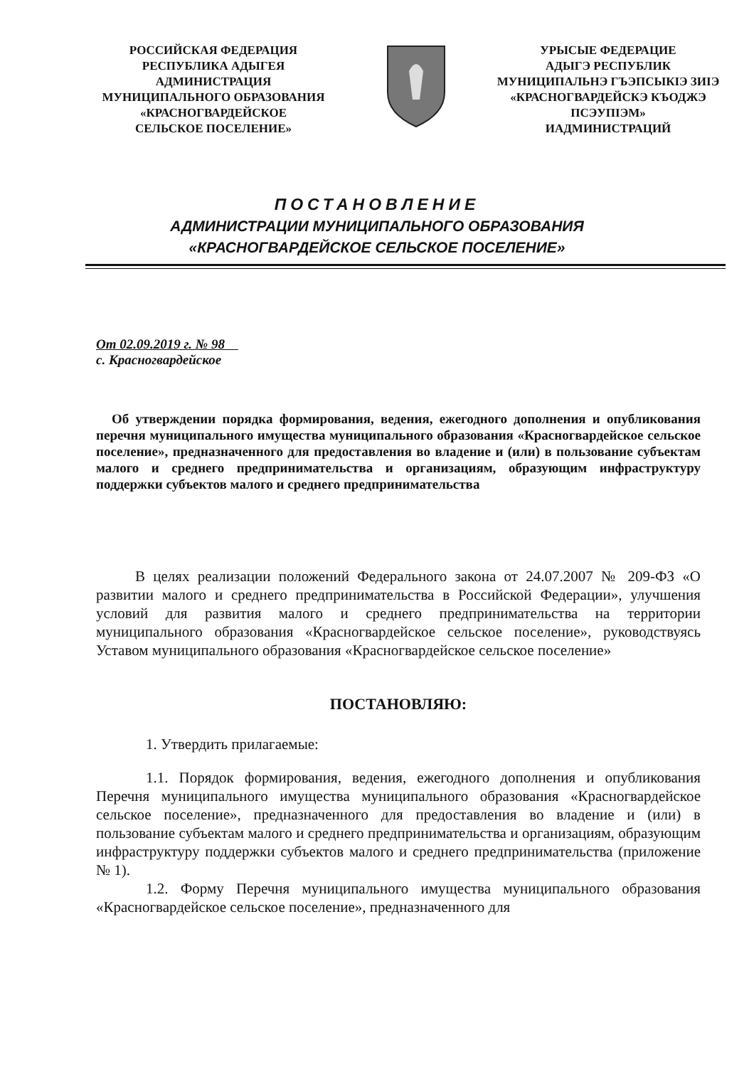РОССИЙСКАЯ ФЕДЕРАЦИЯ
РЕСПУБЛИКА АДЫГЕЯ
АДМИНИСТРАЦИЯ
МУНИЦИПАЛЬНОГО ОБРАЗОВАНИЯ
«КРАСНОГВАРДЕЙСКОЕ
СЕЛЬСКОЕ ПОСЕЛЕНИЕ»
УРЫСЫЕ ФЕДЕРАЦИЕ
АДЫГЭ РЕСПУБЛИК
МУНИЦИПАЛЬНЭ ГЪЭПСЫКIЭ ЗИIЭ
«КРАСНОГВАРДЕЙСКЭ КЪОДЖЭ
ПСЭУПIЭМ»
ИАДМИНИСТРАЦИЙ
ПОСТАНОВЛЕНИЕ
АДМИНИСТРАЦИИ МУНИЦИПАЛЬНОГО ОБРАЗОВАНИЯ
«КРАСНОГВАРДЕЙСКОЕ СЕЛЬСКОЕ ПОСЕЛЕНИЕ»
От 02.09.2019 г. № 98
с. Красногвардейское
Об утверждении порядка формирования, ведения, ежегодного дополнения и опубликования перечня муниципального имущества муниципального образования «Красногвардейское сельское поселение», предназначенного для предоставления во владение и (или) в пользование субъектам малого и среднего предпринимательства и организациям, образующим инфраструктуру поддержки субъектов малого и среднего предпринимательства
В целях реализации положений Федерального закона от 24.07.2007 № 209-ФЗ «О развитии малого и среднего предпринимательства в Российской Федерации», улучшения условий для развития малого и среднего предпринимательства на территории муниципального образования «Красногвардейское сельское поселение», руководствуясь Уставом муниципального образования «Красногвардейское сельское поселение»
ПОСТАНОВЛЯЮ:
1. Утвердить прилагаемые:
1.1. Порядок формирования, ведения, ежегодного дополнения и опубликования Перечня муниципального имущества муниципального образования «Красногвардейское сельское поселение», предназначенного для предоставления во владение и (или) в пользование субъектам малого и среднего предпринимательства и организациям, образующим инфраструктуру поддержки субъектов малого и среднего предпринимательства (приложение № 1).
1.2. Форму Перечня муниципального имущества муниципального образования «Красногвардейское сельское поселение», предназначенного для